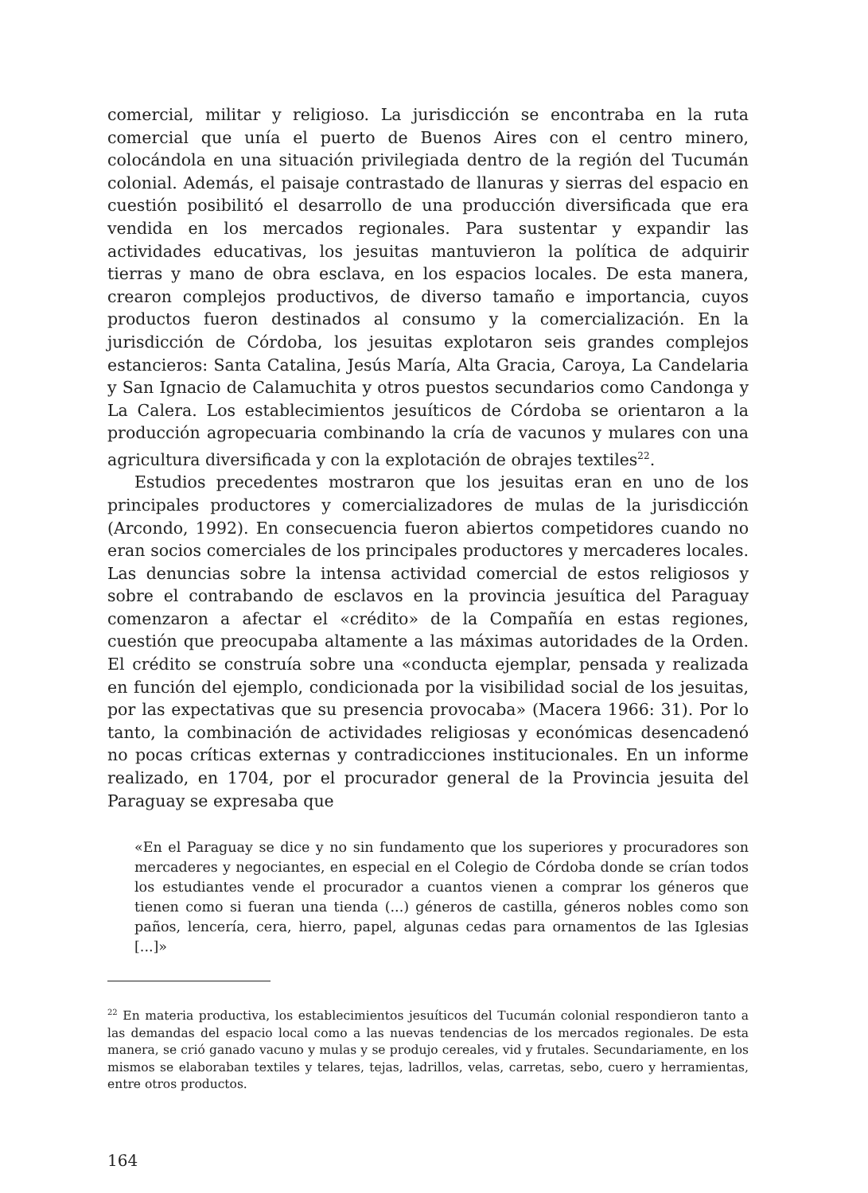comercial, militar y religioso. La jurisdicción se encontraba en la ruta comercial que unía el puerto de Buenos Aires con el centro minero, colocándola en una situación privilegiada dentro de la región del Tucumán colonial. Además, el paisaje contrastado de llanuras y sierras del espacio en cuestión posibilitó el desarrollo de una producción diversificada que era vendida en los mercados regionales. Para sustentar y expandir las actividades educativas, los jesuitas mantuvieron la política de adquirir tierras y mano de obra esclava, en los espacios locales. De esta manera, crearon complejos productivos, de diverso tamaño e importancia, cuyos productos fueron destinados al consumo y la comercialización. En la jurisdicción de Córdoba, los jesuitas explotaron seis grandes complejos estancieros: Santa Catalina, Jesús María, Alta Gracia, Caroya, La Candelaria y San Ignacio de Calamuchita y otros puestos secundarios como Candonga y La Calera. Los establecimientos jesuíticos de Córdoba se orientaron a la producción agropecuaria combinando la cría de vacunos y mulares con una agricultura diversificada y con la explotación de obrajes textiles<sup>22</sup>.
Estudios precedentes mostraron que los jesuitas eran en uno de los principales productores y comercializadores de mulas de la jurisdicción (Arcondo, 1992). En consecuencia fueron abiertos competidores cuando no eran socios comerciales de los principales productores y mercaderes locales. Las denuncias sobre la intensa actividad comercial de estos religiosos y sobre el contrabando de esclavos en la provincia jesuítica del Paraguay comenzaron a afectar el «crédito» de la Compañía en estas regiones, cuestión que preocupaba altamente a las máximas autoridades de la Orden. El crédito se construía sobre una «conducta ejemplar, pensada y realizada en función del ejemplo, condicionada por la visibilidad social de los jesuitas, por las expectativas que su presencia provocaba» (Macera 1966: 31). Por lo tanto, la combinación de actividades religiosas y económicas desencadenó no pocas críticas externas y contradicciones institucionales. En un informe realizado, en 1704, por el procurador general de la Provincia jesuita del Paraguay se expresaba que
«En el Paraguay se dice y no sin fundamento que los superiores y procuradores son mercaderes y negociantes, en especial en el Colegio de Córdoba donde se crían todos los estudiantes vende el procurador a cuantos vienen a comprar los géneros que tienen como si fueran una tienda (...) géneros de castilla, géneros nobles como son paños, lencería, cera, hierro, papel, algunas cedas para ornamentos de las Iglesias [...]»
<sup>22</sup> En materia productiva, los establecimientos jesuíticos del Tucumán colonial respondieron tanto a las demandas del espacio local como a las nuevas tendencias de los mercados regionales. De esta manera, se crió ganado vacuno y mulas y se produjo cereales, vid y frutales. Secundariamente, en los mismos se elaboraban textiles y telares, tejas, ladrillos, velas, carretas, sebo, cuero y herramientas, entre otros productos.
164